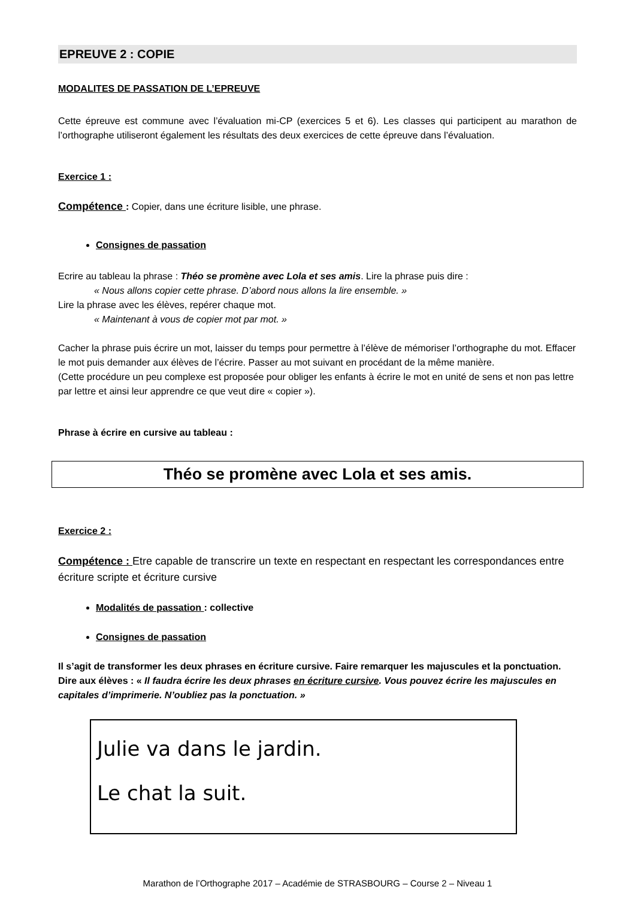EPREUVE 2 : COPIE
MODALITES DE PASSATION DE L’EPREUVE
Cette épreuve est commune avec l’évaluation mi-CP (exercices 5 et 6). Les classes qui participent au marathon de l’orthographe utiliseront également les résultats des deux exercices de cette épreuve dans l’évaluation.
Exercice 1 :
Compétence : Copier, dans une écriture lisible, une phrase.
Consignes de passation
Ecrire au tableau la phrase : Théo se promène avec Lola et ses amis. Lire la phrase puis dire :
« Nous allons copier cette phrase. D’abord nous allons la lire ensemble. »
Lire la phrase avec les élèves, repérer chaque mot.
« Maintenant à vous de copier mot par mot. »
Cacher la phrase puis écrire un mot, laisser du temps pour permettre à l’élève de mémoriser l’orthographe du mot. Effacer le mot puis demander aux élèves de l’écrire. Passer au mot suivant en procédant de la même manière.
(Cette procédure un peu complexe est proposée pour obliger les enfants à écrire le mot en unité de sens et non pas lettre par lettre et ainsi leur apprendre ce que veut dire « copier »).
Phrase à écrire en cursive au tableau :
Théo se promène avec Lola et ses amis.
Exercice 2 :
Compétence : Etre capable de transcrire un texte en respectant en respectant les correspondances entre écriture scripte et écriture cursive
Modalités de passation : collective
Consignes de passation
Il s’agit de transformer les deux phrases en écriture cursive. Faire remarquer les majuscules et la ponctuation.
Dire aux élèves : « Il faudra écrire les deux phrases en écriture cursive. Vous pouvez écrire les majuscules en capitales d’imprimerie. N’oubliez pas la ponctuation. »
Julie va dans le jardin.
Le chat la suit.
Marathon de l’Orthographe 2017 – Académie de STRASBOURG – Course 2 – Niveau 1